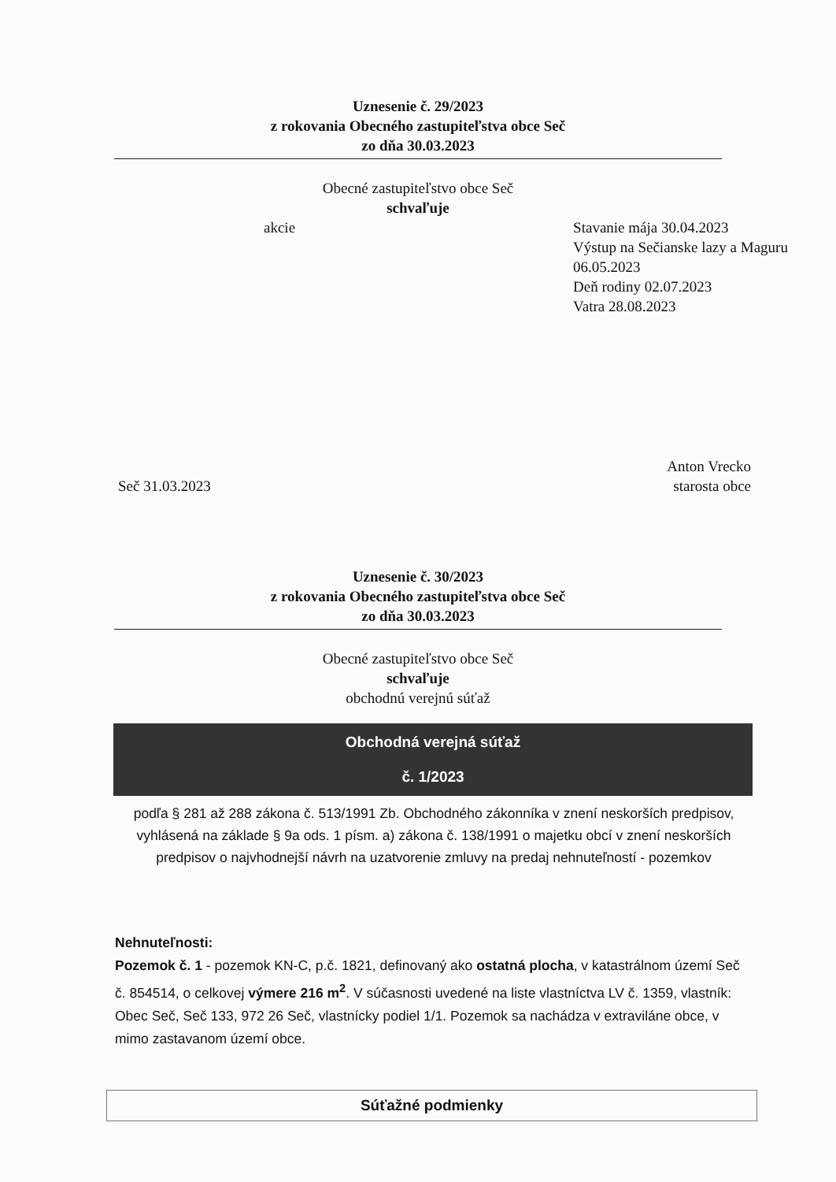Uznesenie č. 29/2023
z rokovania Obecného zastupiteľstva obce Seč
zo dňa 30.03.2023
Obecné zastupiteľstvo obce Seč
schvaľuje
akcie Stavanie mája 30.04.2023
Výstup na Sečianske lazy a Maguru 06.05.2023
Deň rodiny 02.07.2023
Vatra 28.08.2023
Seč 31.03.2023
Anton Vrecko
starosta obce
Uznesenie č. 30/2023
z rokovania Obecného zastupiteľstva obce Seč
zo dňa 30.03.2023
Obecné zastupiteľstvo obce Seč
schvaľuje
obchodnú verejnú súťaž
Obchodná verejná súťaž
č. 1/2023
podľa § 281 až 288 zákona č. 513/1991 Zb. Obchodného zákonníka v znení neskorších predpisov, vyhlásená na základe § 9a ods. 1 písm. a) zákona č. 138/1991 o majetku obcí v znení neskorších predpisov o najvhodnejší návrh na uzatvorenie zmluvy na predaj nehnuteľností - pozemkov
Nehnuteľnosti:
Pozemok č. 1 - pozemok KN-C, p.č. 1821, definovaný ako ostatná plocha, v katastrálnom území Seč č. 854514, o celkovej výmere 216 m<sup>2</sup>. V súčasnosti uvedené na liste vlastníctva LV č. 1359, vlastník: Obec Seč, Seč 133, 972 26 Seč, vlastnícky podiel 1/1. Pozemok sa nachádza v extraviláne obce, v mimo zastavanom území obce.
Súťažné podmienky